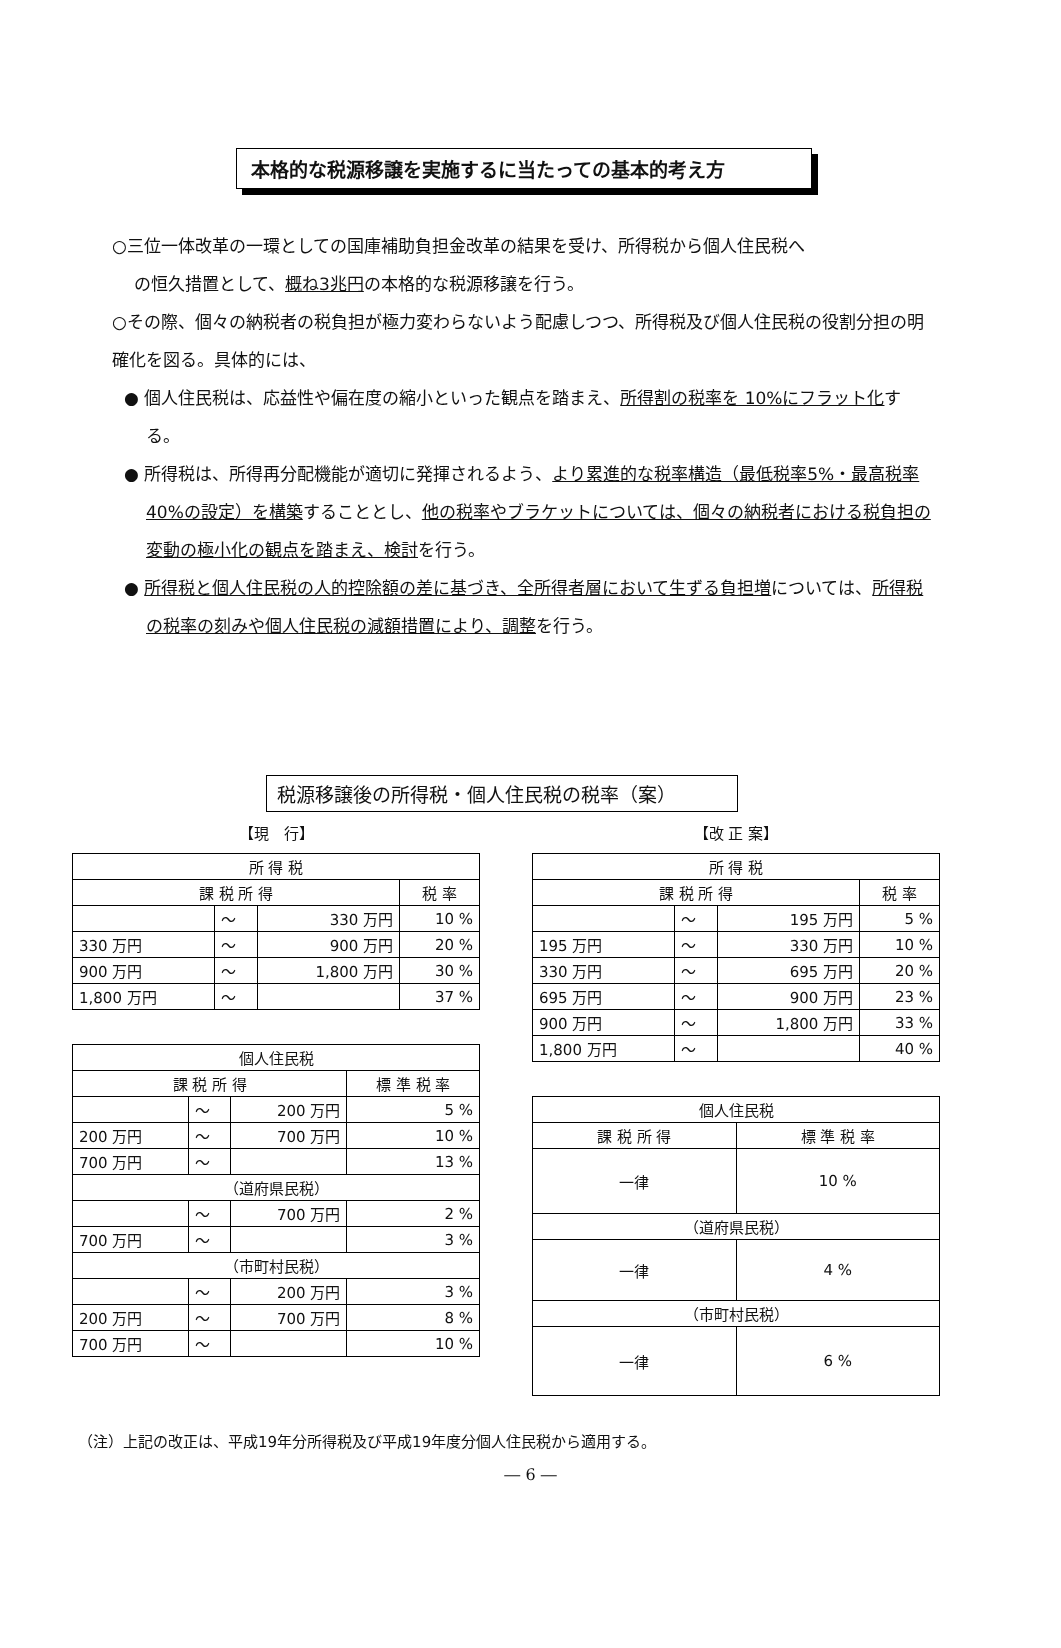本格的な税源移譲を実施するに当たっての基本的考え方
○三位一体改革の一環としての国庫補助負担金改革の結果を受け、所得税から個人住民税へ
の恒久措置として、概ね3兆円の本格的な税源移譲を行う。
○その際、個々の納税者の税負担が極力変わらないよう配慮しつつ、所得税及び個人住民税の役割分担の明確化を図る。具体的には、
● 個人住民税は、応益性や偏在度の縮小といった観点を踏まえ、所得割の税率を 10%にフラット化する。
● 所得税は、所得再分配機能が適切に発揮されるよう、より累進的な税率構造（最低税率5%・最高税率 40%の設定）を構築することとし、他の税率やブラケットについては、個々の納税者における税負担の変動の極小化の観点を踏まえ、検討を行う。
● 所得税と個人住民税の人的控除額の差に基づき、全所得者層において生ずる負担増については、所得税の税率の刻みや個人住民税の減額措置により、調整を行う。
税源移譲後の所得税・個人住民税の税率（案）
【現　行】
| 所 得 税 | | | |
| --- | --- | --- | --- |
| 課 税 所 得 | | | 税 率 |
| | ～ | 330 万円 | 10 % |
| 330 万円 | ～ | 900 万円 | 20 % |
| 900 万円 | ～ | 1,800 万円 | 30 % |
| 1,800 万円 | ～ | | 37 % |
| 個人住民税 | | | |
| --- | --- | --- | --- |
| 課 税 所 得 | | | 標 準 税 率 |
| | ～ | 200 万円 | 5 % |
| 200 万円 | ～ | 700 万円 | 10 % |
| 700 万円 | ～ | | 13 % |
| （道府県民税） | | | |
| | ～ | 700 万円 | 2 % |
| 700 万円 | ～ | | 3 % |
| （市町村民税） | | | |
| | ～ | 200 万円 | 3 % |
| 200 万円 | ～ | 700 万円 | 8 % |
| 700 万円 | ～ | | 10 % |
【改 正 案】
| 所 得 税 | | | |
| --- | --- | --- | --- |
| 課 税 所 得 | | | 税 率 |
| | ～ | 195 万円 | 5 % |
| 195 万円 | ～ | 330 万円 | 10 % |
| 330 万円 | ～ | 695 万円 | 20 % |
| 695 万円 | ～ | 900 万円 | 23 % |
| 900 万円 | ～ | 1,800 万円 | 33 % |
| 1,800 万円 | ～ | | 40 % |
| 個人住民税 | |
| --- | --- |
| 課 税 所 得 | 標 準 税 率 |
| 一律 | 10 % |
| （道府県民税） | |
| 一律 | 4 % |
| （市町村民税） | |
| 一律 | 6 % |
（注）上記の改正は、平成19年分所得税及び平成19年度分個人住民税から適用する。
― 6 ―